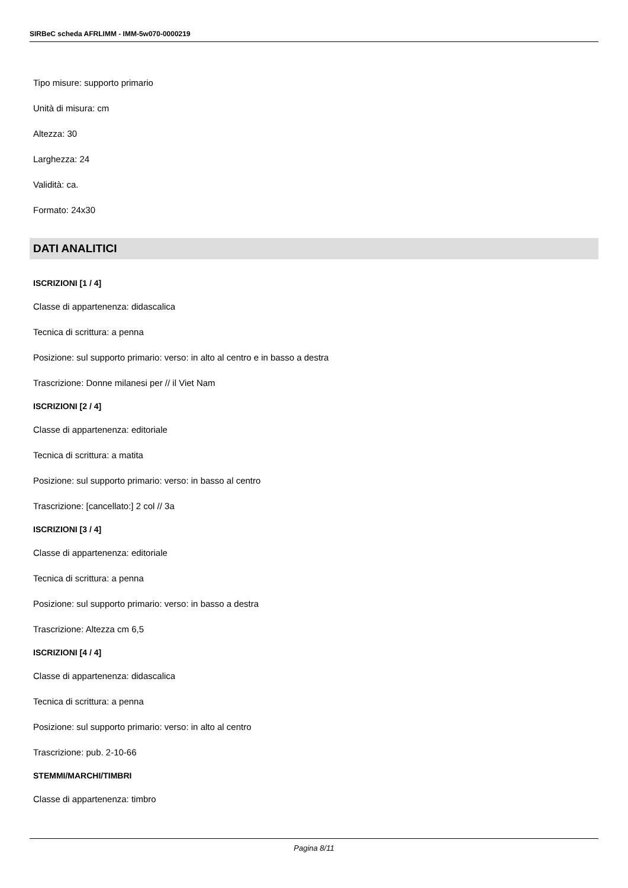SIRBeC scheda AFRLIMM - IMM-5w070-0000219
Tipo misure: supporto primario
Unità di misura: cm
Altezza: 30
Larghezza: 24
Validità: ca.
Formato: 24x30
DATI ANALITICI
ISCRIZIONI [1 / 4]
Classe di appartenenza: didascalica
Tecnica di scrittura: a penna
Posizione: sul supporto primario: verso: in alto al centro e in basso a destra
Trascrizione: Donne milanesi per // il Viet Nam
ISCRIZIONI [2 / 4]
Classe di appartenenza: editoriale
Tecnica di scrittura: a matita
Posizione: sul supporto primario: verso: in basso al centro
Trascrizione: [cancellato:] 2 col // 3a
ISCRIZIONI [3 / 4]
Classe di appartenenza: editoriale
Tecnica di scrittura: a penna
Posizione: sul supporto primario: verso: in basso a destra
Trascrizione: Altezza cm 6,5
ISCRIZIONI [4 / 4]
Classe di appartenenza: didascalica
Tecnica di scrittura: a penna
Posizione: sul supporto primario: verso: in alto al centro
Trascrizione: pub. 2-10-66
STEMMI/MARCHI/TIMBRI
Classe di appartenenza: timbro
Pagina 8/11